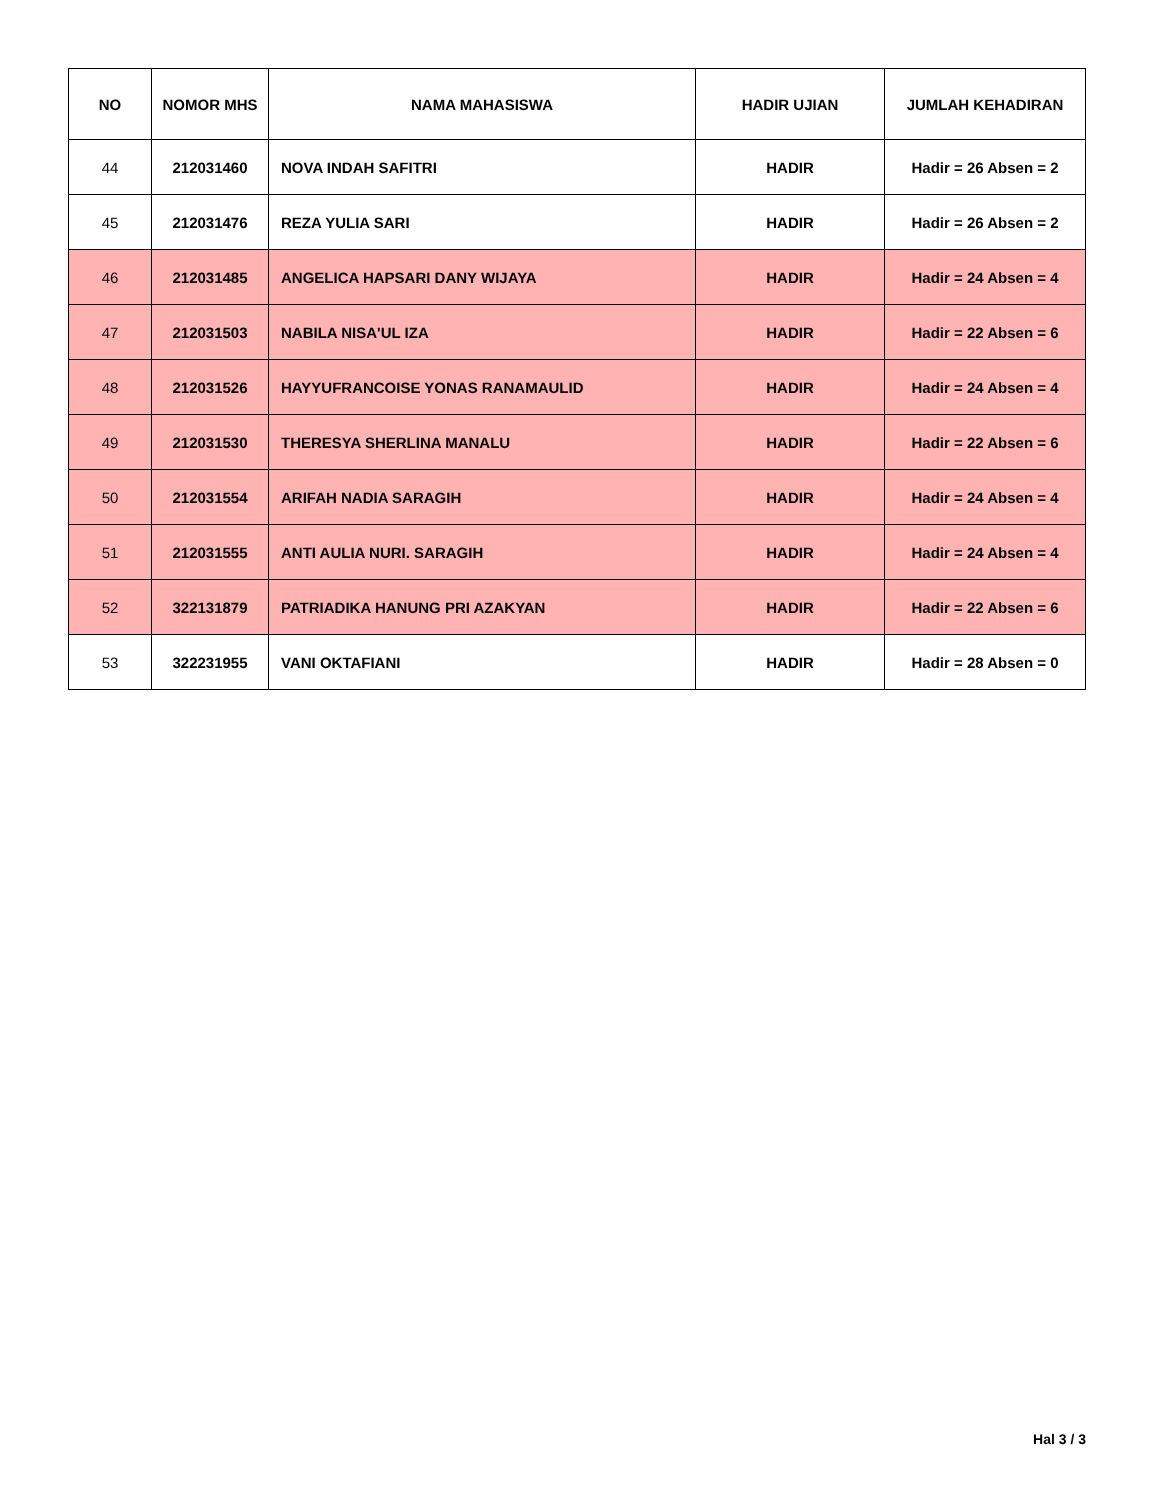| NO | NOMOR MHS | NAMA MAHASISWA | HADIR UJIAN | JUMLAH KEHADIRAN |
| --- | --- | --- | --- | --- |
| 44 | 212031460 | NOVA INDAH SAFITRI | HADIR | Hadir = 26 Absen = 2 |
| 45 | 212031476 | REZA YULIA SARI | HADIR | Hadir = 26 Absen = 2 |
| 46 | 212031485 | ANGELICA HAPSARI DANY WIJAYA | HADIR | Hadir = 24 Absen = 4 |
| 47 | 212031503 | NABILA NISA'UL IZA | HADIR | Hadir = 22 Absen = 6 |
| 48 | 212031526 | HAYYUFRANCOISE YONAS RANAMAULID | HADIR | Hadir = 24 Absen = 4 |
| 49 | 212031530 | THERESYA SHERLINA MANALU | HADIR | Hadir = 22 Absen = 6 |
| 50 | 212031554 | ARIFAH NADIA SARAGIH | HADIR | Hadir = 24 Absen = 4 |
| 51 | 212031555 | ANTI AULIA NURI. SARAGIH | HADIR | Hadir = 24 Absen = 4 |
| 52 | 322131879 | PATRIADIKA HANUNG PRI AZAKYAN | HADIR | Hadir = 22 Absen = 6 |
| 53 | 322231955 | VANI OKTAFIANI | HADIR | Hadir = 28 Absen = 0 |
Hal 3 / 3